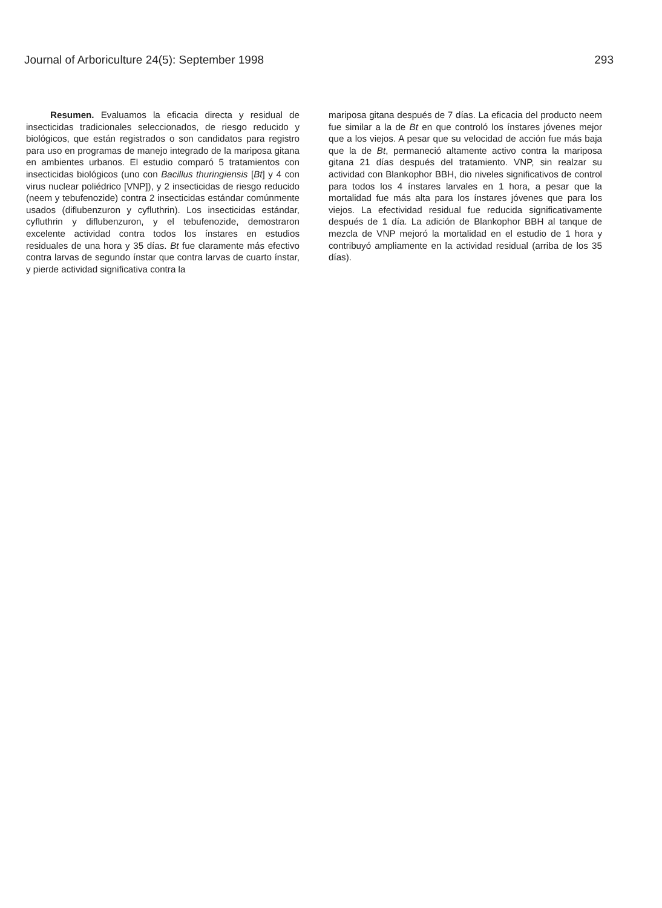Journal of Arboriculture 24(5): September 1998 293
Resumen. Evaluamos la eficacia directa y residual de insecticidas tradicionales seleccionados, de riesgo reducido y biológicos, que están registrados o son candidatos para registro para uso en programas de manejo integrado de la mariposa gitana en ambientes urbanos. El estudio comparó 5 tratamientos con insecticidas biológicos (uno con Bacillus thuringiensis [Bt] y 4 con virus nuclear poliédrico [VNP]), y 2 insecticidas de riesgo reducido (neem y tebufenozide) contra 2 insecticidas estándar comúnmente usados (diflubenzuron y cyfluthrin). Los insecticidas estándar, cyfluthrin y diflubenzuron, y el tebufenozide, demostraron excelente actividad contra todos los ínstares en estudios residuales de una hora y 35 días. Bt fue claramente más efectivo contra larvas de segundo ínstar que contra larvas de cuarto ínstar, y pierde actividad significativa contra la
mariposa gitana después de 7 días. La eficacia del producto neem fue similar a la de Bt en que controló los ínstares jóvenes mejor que a los viejos. A pesar que su velocidad de acción fue más baja que la de Bt, permaneció altamente activo contra la mariposa gitana 21 días después del tratamiento. VNP, sin realzar su actividad con Blankophor BBH, dio niveles significativos de control para todos los 4 ínstares larvales en 1 hora, a pesar que la mortalidad fue más alta para los ínstares jóvenes que para los viejos. La efectividad residual fue reducida significativamente después de 1 día. La adición de Blankophor BBH al tanque de mezcla de VNP mejoró la mortalidad en el estudio de 1 hora y contribuyó ampliamente en la actividad residual (arriba de los 35 días).